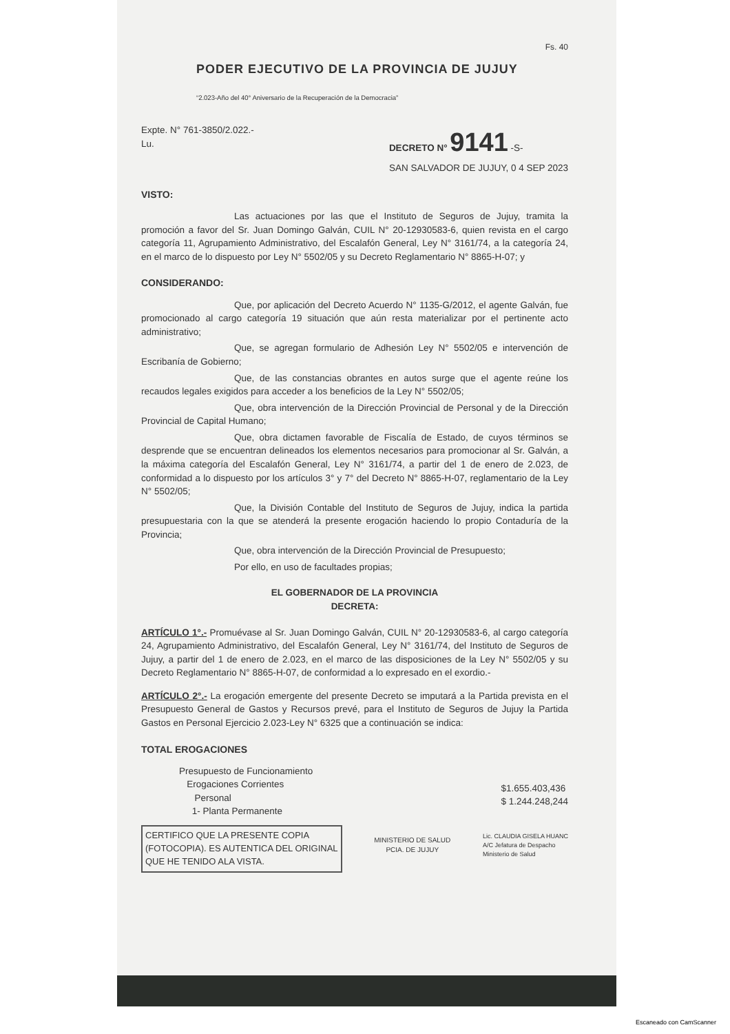Fs. 40
PODER EJECUTIVO DE LA PROVINCIA DE JUJUY
“2.023-Año del 40° Aniversario de la Recuperación de la Democracia”
Expte. N° 761-3850/2.022.-
Lu.
DECRETO N° 9141 -S-
SAN SALVADOR DE JUJUY, 0 4 SEP 2023
VISTO:
Las actuaciones por las que el Instituto de Seguros de Jujuy, tramita la promoción a favor del Sr. Juan Domingo Galván, CUIL N° 20-12930583-6, quien revista en el cargo categoría 11, Agrupamiento Administrativo, del Escalafón General, Ley N° 3161/74, a la categoría 24, en el marco de lo dispuesto por Ley N° 5502/05 y su Decreto Reglamentario N° 8865-H-07; y
CONSIDERANDO:
Que, por aplicación del Decreto Acuerdo N° 1135-G/2012, el agente Galván, fue promocionado al cargo categoría 19 situación que aún resta materializar por el pertinente acto administrativo;
Que, se agregan formulario de Adhesión Ley N° 5502/05 e intervención de Escribanía de Gobierno;
Que, de las constancias obrantes en autos surge que el agente reúne los recaudos legales exigidos para acceder a los beneficios de la Ley N° 5502/05;
Que, obra intervención de la Dirección Provincial de Personal y de la Dirección Provincial de Capital Humano;
Que, obra dictamen favorable de Fiscalía de Estado, de cuyos términos se desprende que se encuentran delineados los elementos necesarios para promocionar al Sr. Galván, a la máxima categoría del Escalafón General, Ley N° 3161/74, a partir del 1 de enero de 2.023, de conformidad a lo dispuesto por los artículos 3° y 7° del Decreto N° 8865-H-07, reglamentario de la Ley N° 5502/05;
Que, la División Contable del Instituto de Seguros de Jujuy, indica la partida presupuestaria con la que se atenderá la presente erogación haciendo lo propio Contaduría de la Provincia;
Que, obra intervención de la Dirección Provincial de Presupuesto;
Por ello, en uso de facultades propias;
EL GOBERNADOR DE LA PROVINCIA
DECRETA:
ARTÍCULO 1°.- Promuévase al Sr. Juan Domingo Galván, CUIL N° 20-12930583-6, al cargo categoría 24, Agrupamiento Administrativo, del Escalafón General, Ley N° 3161/74, del Instituto de Seguros de Jujuy, a partir del 1 de enero de 2.023, en el marco de las disposiciones de la Ley N° 5502/05 y su Decreto Reglamentario N° 8865-H-07, de conformidad a lo expresado en el exordio.-
ARTÍCULO 2°.- La erogación emergente del presente Decreto se imputará a la Partida prevista en el Presupuesto General de Gastos y Recursos prevé, para el Instituto de Seguros de Jujuy la Partida Gastos en Personal Ejercicio 2.023-Ley N° 6325 que a continuación se indica:
TOTAL EROGACIONES
Presupuesto de Funcionamiento
Erogaciones Corrientes
Personal
1- Planta Permanente
$1.655.403,436
$ 1.244.248,244
CERTIFICO QUE LA PRESENTE COPIA
(FOTOCOPIA). ES AUTENTICA DEL ORIGINAL
QUE HE TENIDO ALA VISTA.
MINISTERIO DE SALUD
PCIA. DE JUJUY
Lic. CLAUDIA GISELA HUANC
A/C Jefatura de Despacho
Ministerio de Salud
Escaneado con CamScanner